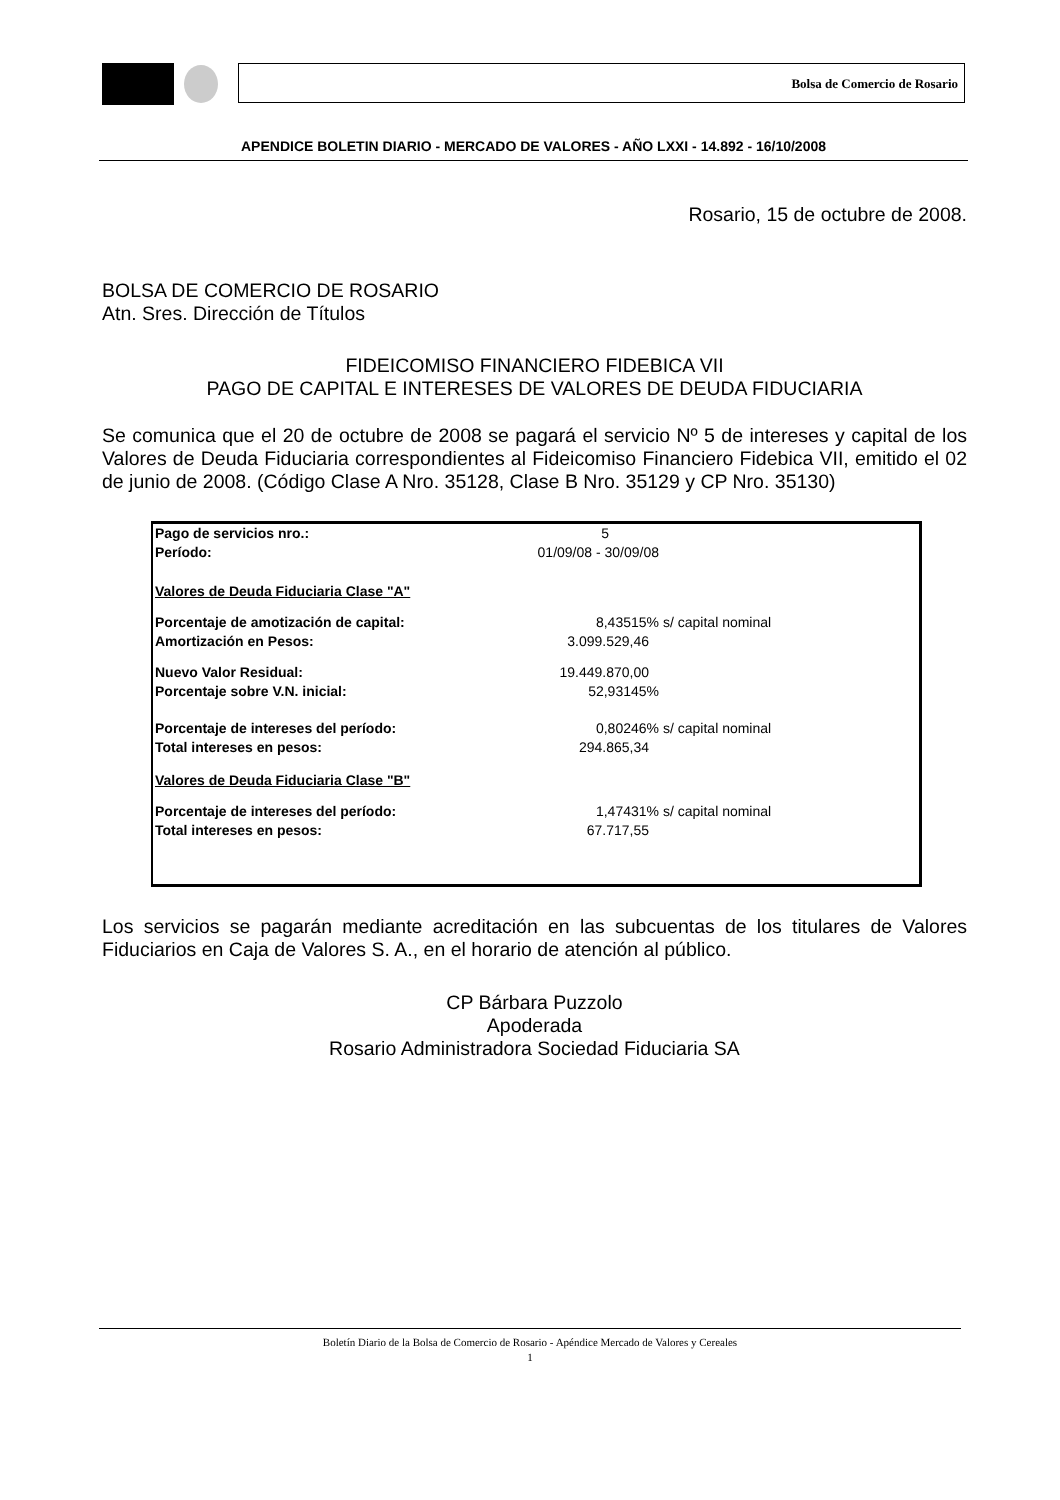Bolsa de Comercio de Rosario
APENDICE BOLETIN DIARIO - MERCADO DE VALORES - AÑO LXXI - 14.892 - 16/10/2008
Rosario, 15 de octubre de 2008.
BOLSA DE COMERCIO DE ROSARIO
Atn. Sres. Dirección de Títulos
FIDEICOMISO FINANCIERO FIDEBICA VII
PAGO DE CAPITAL E INTERESES DE VALORES DE DEUDA FIDUCIARIA
Se comunica que el 20 de octubre de 2008 se pagará el servicio Nº 5 de intereses y capital de los Valores de Deuda Fiduciaria correspondientes al Fideicomiso Financiero Fidebica VII, emitido el 02 de junio de 2008. (Código Clase A Nro. 35128, Clase B Nro. 35129 y CP Nro. 35130)
| Pago de servicios nro.: | 5 | |
| Período: | 01/09/08 - 30/09/08 | |
| Valores de Deuda Fiduciaria Clase "A" | | |
| Porcentaje de amotización de capital: | 8,43515% | s/ capital nominal |
| Amortización en Pesos: | 3.099.529,46 | |
| Nuevo Valor Residual: | 19.449.870,00 | |
| Porcentaje sobre V.N. inicial: | 52,93145% | |
| Porcentaje de intereses del período: | 0,80246% | s/ capital nominal |
| Total intereses en pesos: | 294.865,34 | |
| Valores de Deuda Fiduciaria Clase "B" | | |
| Porcentaje de intereses del período: | 1,47431% | s/ capital nominal |
| Total intereses en pesos: | 67.717,55 | |
Los servicios se pagarán mediante acreditación en las subcuentas de los titulares de Valores Fiduciarios en Caja de Valores S. A., en el horario de atención al público.
CP Bárbara Puzzolo
Apoderada
Rosario Administradora Sociedad Fiduciaria SA
Boletín Diario de la Bolsa de Comercio de Rosario - Apéndice Mercado de Valores y Cereales
1